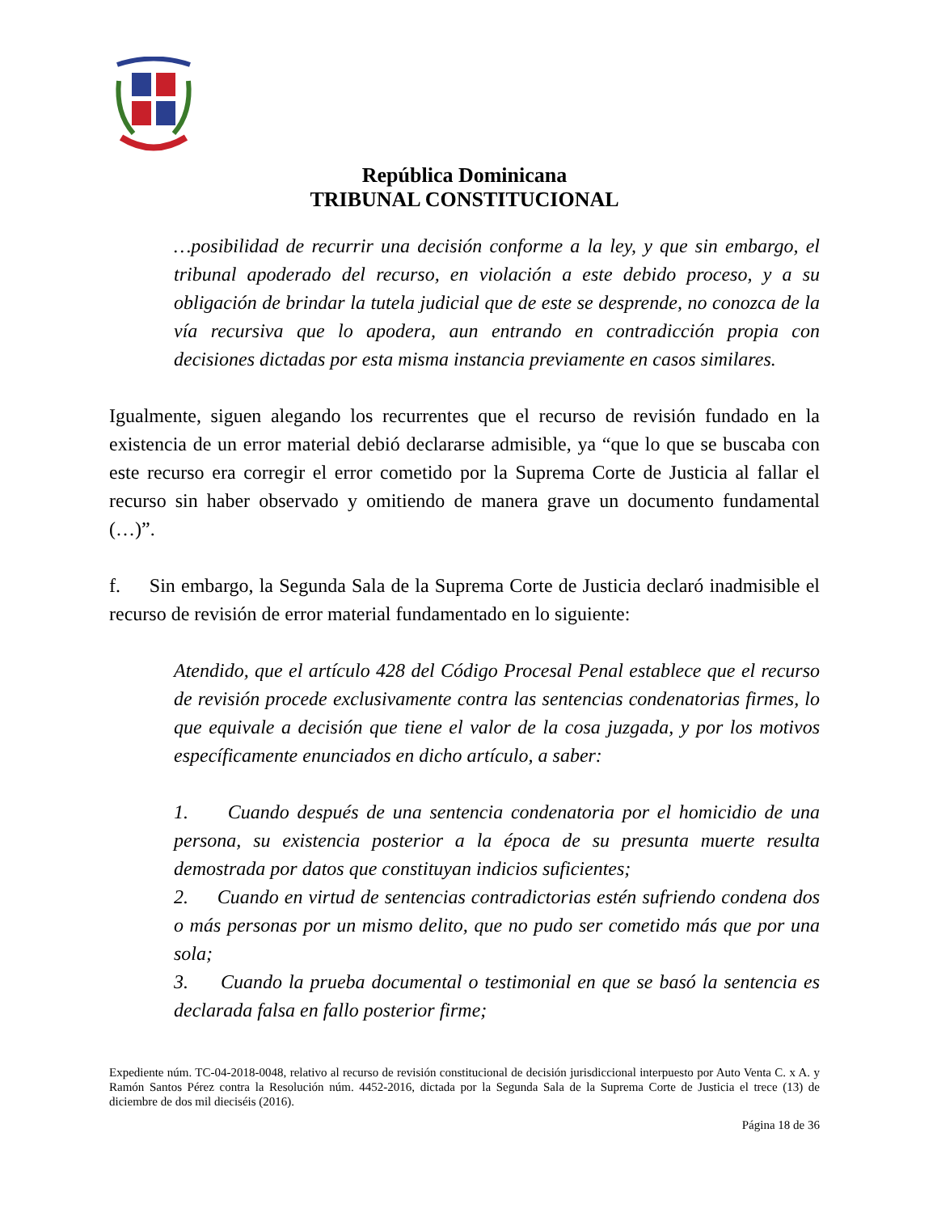República Dominicana
TRIBUNAL CONSTITUCIONAL
…posibilidad de recurrir una decisión conforme a la ley, y que sin embargo, el tribunal apoderado del recurso, en violación a este debido proceso, y a su obligación de brindar la tutela judicial que de este se desprende, no conozca de la vía recursiva que lo apodera, aun entrando en contradicción propia con decisiones dictadas por esta misma instancia previamente en casos similares.
Igualmente, siguen alegando los recurrentes que el recurso de revisión fundado en la existencia de un error material debió declararse admisible, ya “que lo que se buscaba con este recurso era corregir el error cometido por la Suprema Corte de Justicia al fallar el recurso sin haber observado y omitiendo de manera grave un documento fundamental (…)”.
f. Sin embargo, la Segunda Sala de la Suprema Corte de Justicia declaró inadmisible el recurso de revisión de error material fundamentado en lo siguiente:
Atendido, que el artículo 428 del Código Procesal Penal establece que el recurso de revisión procede exclusivamente contra las sentencias condenatorias firmes, lo que equivale a decisión que tiene el valor de la cosa juzgada, y por los motivos específicamente enunciados en dicho artículo, a saber:
1. Cuando después de una sentencia condenatoria por el homicidio de una persona, su existencia posterior a la época de su presunta muerte resulta demostrada por datos que constituyan indicios suficientes;
2. Cuando en virtud de sentencias contradictorias estén sufriendo condena dos o más personas por un mismo delito, que no pudo ser cometido más que por una sola;
3. Cuando la prueba documental o testimonial en que se basó la sentencia es declarada falsa en fallo posterior firme;
Expediente núm. TC-04-2018-0048, relativo al recurso de revisión constitucional de decisión jurisdiccional interpuesto por Auto Venta C. x A. y Ramón Santos Pérez contra la Resolución núm. 4452-2016, dictada por la Segunda Sala de la Suprema Corte de Justicia el trece (13) de diciembre de dos mil dieciséis (2016).
Página 18 de 36